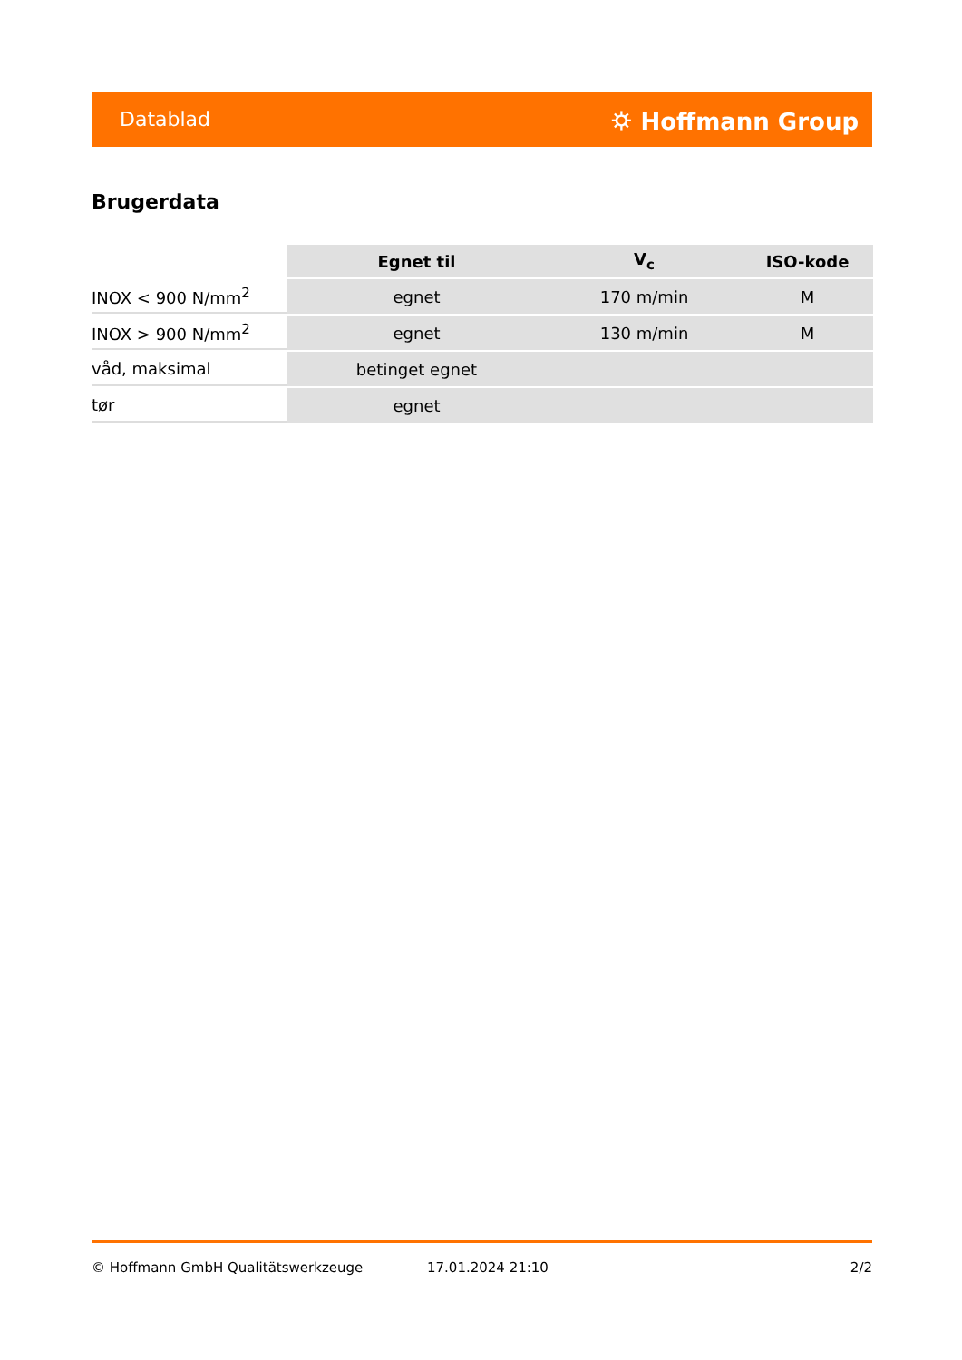Datablad ⛭ Hoffmann Group
Brugerdata
| | Egnet til | V<sub>c</sub> | ISO-kode |
| --- | --- | --- | --- |
| INOX < 900 N/mm<sup>2</sup> | egnet | 170 m/min | M |
| INOX > 900 N/mm<sup>2</sup> | egnet | 130 m/min | M |
| våd, maksimal | betinget egnet | | |
| tør | egnet | | |
© Hoffmann GmbH Qualitätswerkzeuge 17.01.2024 21:10 2/2